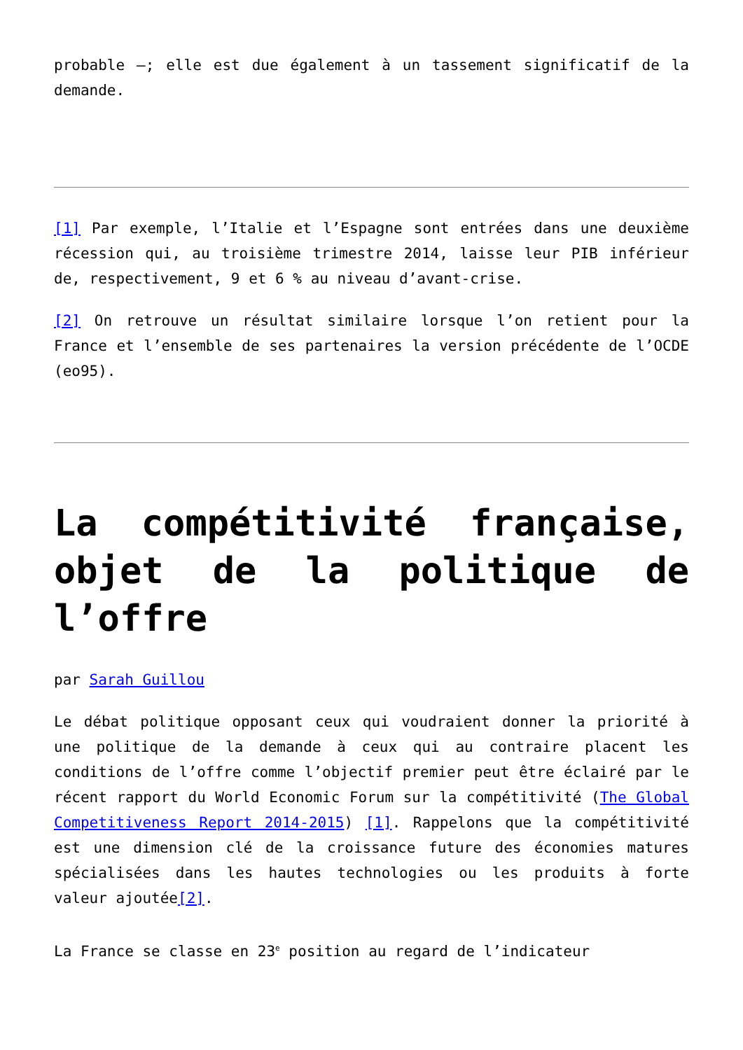probable –; elle est due également à un tassement significatif de la demande.
[1] Par exemple, l’Italie et l’Espagne sont entrées dans une deuxième récession qui, au troisième trimestre 2014, laisse leur PIB inférieur de, respectivement, 9 et 6 % au niveau d’avant-crise.
[2] On retrouve un résultat similaire lorsque l’on retient pour la France et l’ensemble de ses partenaires la version précédente de l’OCDE (eo95).
La compétitivité française, objet de la politique de l’offre
par Sarah Guillou
Le débat politique opposant ceux qui voudraient donner la priorité à une politique de la demande à ceux qui au contraire placent les conditions de l’offre comme l’objectif premier peut être éclairé par le récent rapport du World Economic Forum sur la compétitivité (The Global Competitiveness Report 2014-2015) [1]. Rappelons que la compétitivité est une dimension clé de la croissance future des économies matures spécialisées dans les hautes technologies ou les produits à forte valeur ajoutée[2].
La France se classe en 23<sup>e</sup> position au regard de l’indicateur